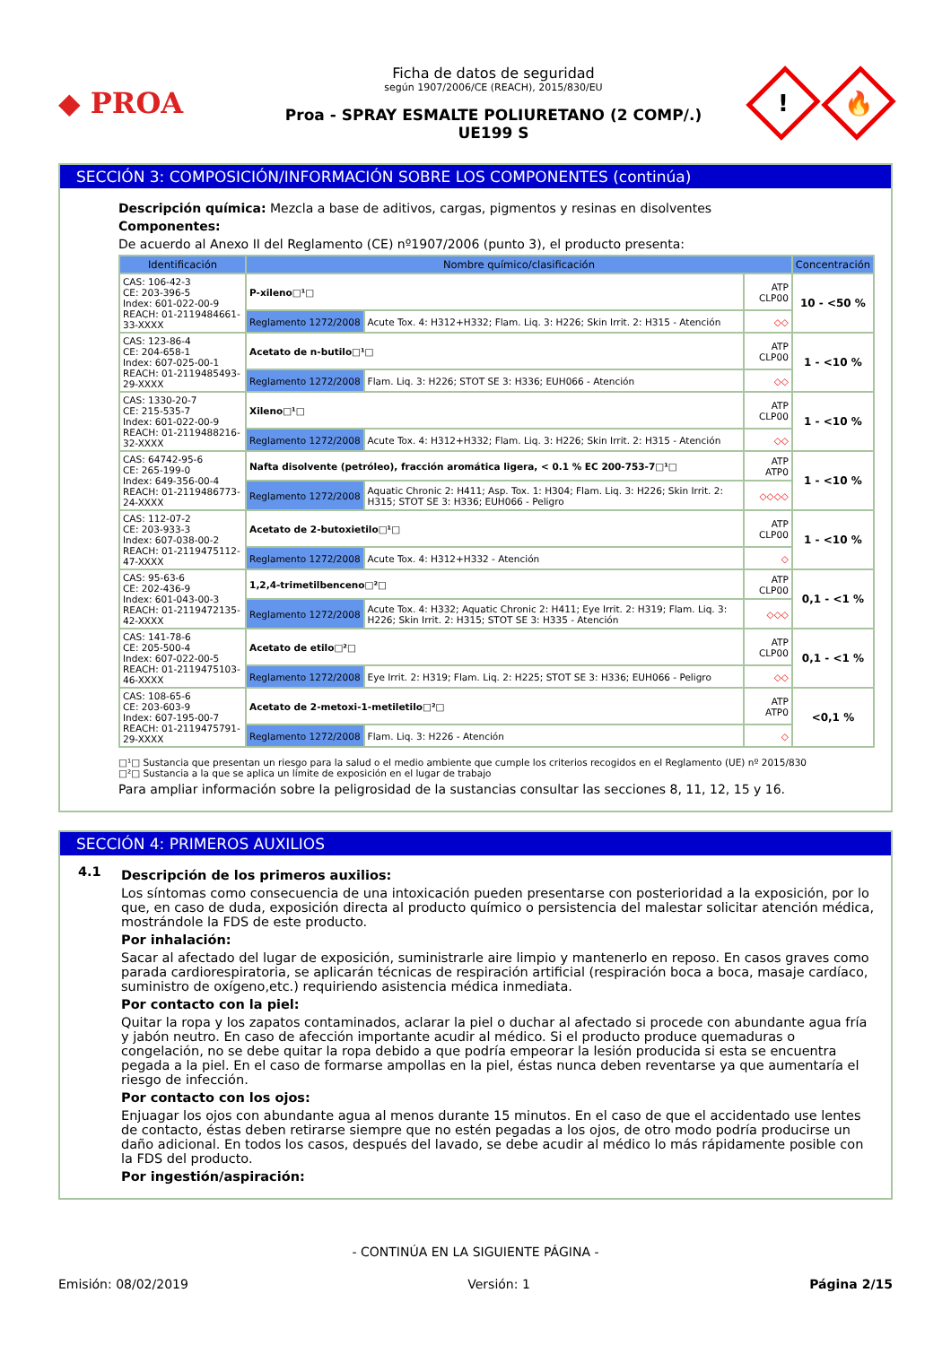◆ PROA
Ficha de datos de seguridad
según 1907/2006/CE (REACH), 2015/830/EU
Proa - SPRAY ESMALTE POLIURETANO (2 COMP/.)
UE199 S
!
🔥
SECCIÓN 3: COMPOSICIÓN/INFORMACIÓN SOBRE LOS COMPONENTES (continúa)
Descripción química: Mezcla a base de aditivos, cargas, pigmentos y resinas en disolventes
Componentes:
De acuerdo al Anexo II del Reglamento (CE) nº1907/2006 (punto 3), el producto presenta:
| Identificación | Nombre químico/clasificación | | | Concentración |
| --- | --- | --- | --- | --- |
| CAS: 106-42-3 CE: 203-396-5 Index: 601-022-00-9 REACH: 01-2119484661-33-XXXX | P-xileno□¹□ | | ATP CLP00 | 10 - <50 % |
| | Reglamento 1272/2008 | Acute Tox. 4: H312+H332; Flam. Liq. 3: H226; Skin Irrit. 2: H315 - Atención | ◇◇ | |
| CAS: 123-86-4 CE: 204-658-1 Index: 607-025-00-1 REACH: 01-2119485493-29-XXXX | Acetato de n-butilo□¹□ | | ATP CLP00 | 1 - <10 % |
| | Reglamento 1272/2008 | Flam. Liq. 3: H226; STOT SE 3: H336; EUH066 - Atención | ◇◇ | |
| CAS: 1330-20-7 CE: 215-535-7 Index: 601-022-00-9 REACH: 01-2119488216-32-XXXX | Xileno□¹□ | | ATP CLP00 | 1 - <10 % |
| | Reglamento 1272/2008 | Acute Tox. 4: H312+H332; Flam. Liq. 3: H226; Skin Irrit. 2: H315 - Atención | ◇◇ | |
| CAS: 64742-95-6 CE: 265-199-0 Index: 649-356-00-4 REACH: 01-2119486773-24-XXXX | Nafta disolvente (petróleo), fracción aromática ligera, < 0.1 % EC 200-753-7□¹□ | | ATP ATP0 | 1 - <10 % |
| | Reglamento 1272/2008 | Aquatic Chronic 2: H411; Asp. Tox. 1: H304; Flam. Liq. 3: H226; Skin Irrit. 2: H315; STOT SE 3: H336; EUH066 - Peligro | ◇◇◇◇ | |
| CAS: 112-07-2 CE: 203-933-3 Index: 607-038-00-2 REACH: 01-2119475112-47-XXXX | Acetato de 2-butoxietilo□¹□ | | ATP CLP00 | 1 - <10 % |
| | Reglamento 1272/2008 | Acute Tox. 4: H312+H332 - Atención | ◇ | |
| CAS: 95-63-6 CE: 202-436-9 Index: 601-043-00-3 REACH: 01-2119472135-42-XXXX | 1,2,4-trimetilbenceno□²□ | | ATP CLP00 | 0,1 - <1 % |
| | Reglamento 1272/2008 | Acute Tox. 4: H332; Aquatic Chronic 2: H411; Eye Irrit. 2: H319; Flam. Liq. 3: H226; Skin Irrit. 2: H315; STOT SE 3: H335 - Atención | ◇◇◇ | |
| CAS: 141-78-6 CE: 205-500-4 Index: 607-022-00-5 REACH: 01-2119475103-46-XXXX | Acetato de etilo□²□ | | ATP CLP00 | 0,1 - <1 % |
| | Reglamento 1272/2008 | Eye Irrit. 2: H319; Flam. Liq. 2: H225; STOT SE 3: H336; EUH066 - Peligro | ◇◇ | |
| CAS: 108-65-6 CE: 203-603-9 Index: 607-195-00-7 REACH: 01-2119475791-29-XXXX | Acetato de 2-metoxi-1-metiletilo□²□ | | ATP ATP0 | <0,1 % |
| | Reglamento 1272/2008 | Flam. Liq. 3: H226 - Atención | ◇ | |
□¹□ Sustancia que presentan un riesgo para la salud o el medio ambiente que cumple los criterios recogidos en el Reglamento (UE) nº 2015/830
□²□ Sustancia a la que se aplica un límite de exposición en el lugar de trabajo
Para ampliar información sobre la peligrosidad de la sustancias consultar las secciones 8, 11, 12, 15 y 16.
SECCIÓN 4: PRIMEROS AUXILIOS
4.1
Descripción de los primeros auxilios:
Los síntomas como consecuencia de una intoxicación pueden presentarse con posterioridad a la exposición, por lo que, en caso de duda, exposición directa al producto químico o persistencia del malestar solicitar atención médica, mostrándole la FDS de este producto.
Por inhalación:
Sacar al afectado del lugar de exposición, suministrarle aire limpio y mantenerlo en reposo. En casos graves como parada cardiorespiratoria, se aplicarán técnicas de respiración artificial (respiración boca a boca, masaje cardíaco, suministro de oxígeno,etc.) requiriendo asistencia médica inmediata.
Por contacto con la piel:
Quitar la ropa y los zapatos contaminados, aclarar la piel o duchar al afectado si procede con abundante agua fría y jabón neutro. En caso de afección importante acudir al médico. Si el producto produce quemaduras o congelación, no se debe quitar la ropa debido a que podría empeorar la lesión producida si esta se encuentra pegada a la piel. En el caso de formarse ampollas en la piel, éstas nunca deben reventarse ya que aumentaría el riesgo de infección.
Por contacto con los ojos:
Enjuagar los ojos con abundante agua al menos durante 15 minutos. En el caso de que el accidentado use lentes de contacto, éstas deben retirarse siempre que no estén pegadas a los ojos, de otro modo podría producirse un daño adicional. En todos los casos, después del lavado, se debe acudir al médico lo más rápidamente posible con la FDS del producto.
Por ingestión/aspiración:
- CONTINÚA EN LA SIGUIENTE PÁGINA -
Emisión: 08/02/2019 Versión: 1 Página 2/15